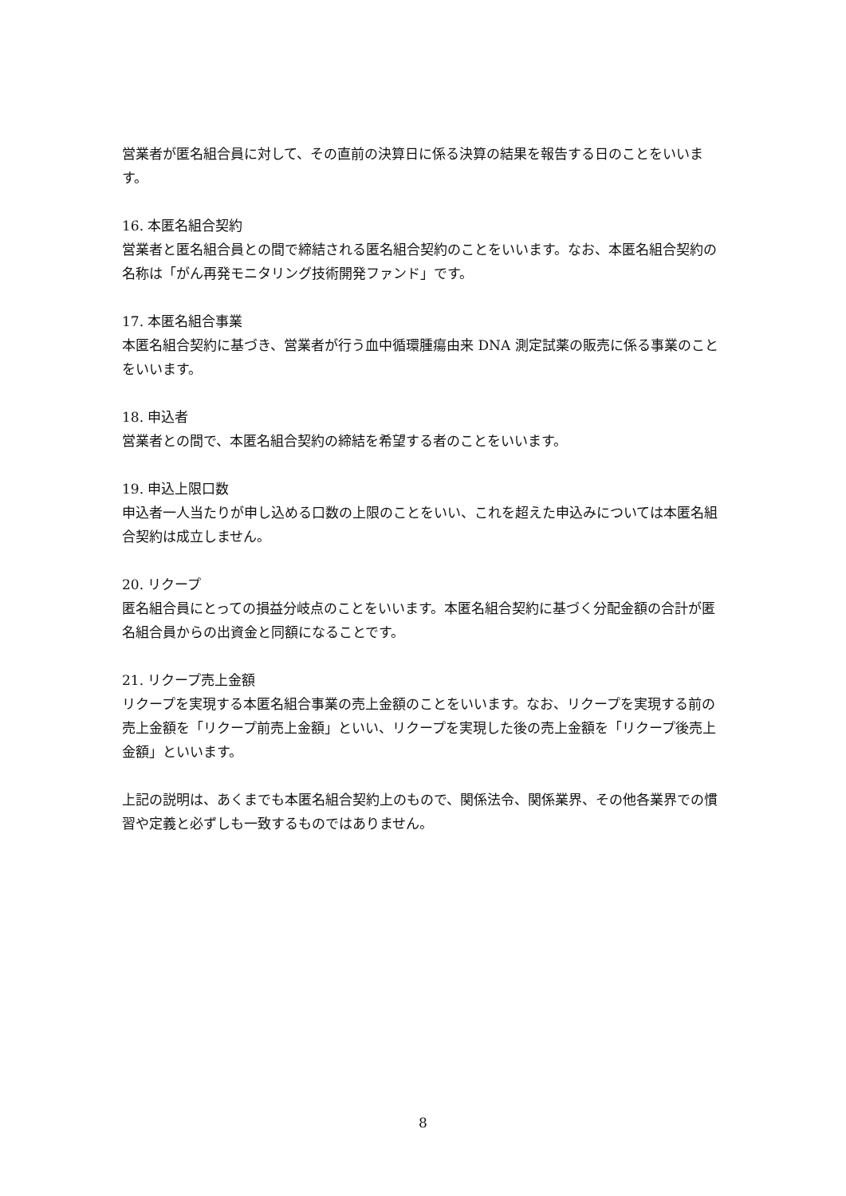営業者が匿名組合員に対して、その直前の決算日に係る決算の結果を報告する日のことをいいます。
16. 本匿名組合契約
営業者と匿名組合員との間で締結される匿名組合契約のことをいいます。なお、本匿名組合契約の名称は「がん再発モニタリング技術開発ファンド」です。
17. 本匿名組合事業
本匿名組合契約に基づき、営業者が行う血中循環腫瘍由来 DNA 測定試薬の販売に係る事業のことをいいます。
18. 申込者
営業者との間で、本匿名組合契約の締結を希望する者のことをいいます。
19. 申込上限口数
申込者一人当たりが申し込める口数の上限のことをいい、これを超えた申込みについては本匿名組合契約は成立しません。
20. リクープ
匿名組合員にとっての損益分岐点のことをいいます。本匿名組合契約に基づく分配金額の合計が匿名組合員からの出資金と同額になることです。
21. リクープ売上金額
リクープを実現する本匿名組合事業の売上金額のことをいいます。なお、リクープを実現する前の売上金額を「リクープ前売上金額」といい、リクープを実現した後の売上金額を「リクープ後売上金額」といいます。
上記の説明は、あくまでも本匿名組合契約上のもので、関係法令、関係業界、その他各業界での慣習や定義と必ずしも一致するものではありません。
8